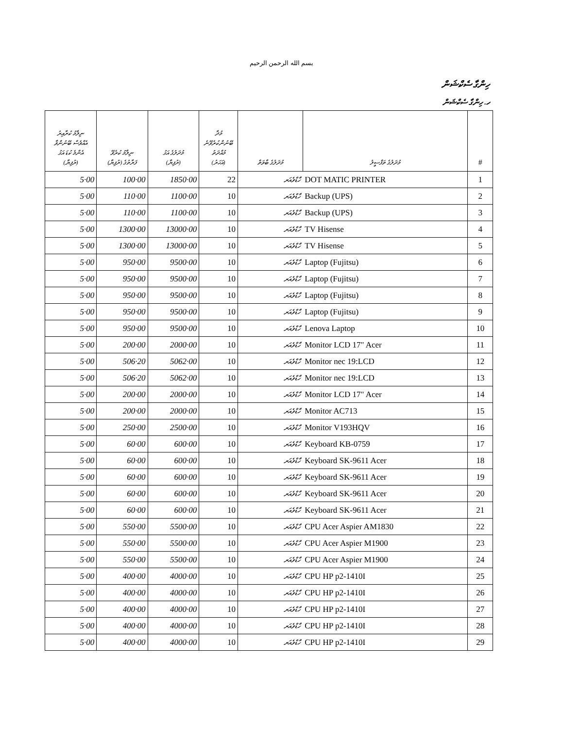بسم الله الرحمن الرحيم
ހިންގާ ސެކްޝަން
ހ. ހިންގާ ސެކްޝަން
| ނިލާމު ކުރާއިރު އެއްވެސް ބޭނުންވާ އެންމެ ކުޑަ އަގު (ރުފިޔާ) | ނިލާމު ކުރެވޭ ފަރާތުގެ (ރުފިޔާ) | މުދަލުގެ އަގު (ރުފިޔާ) | މުދާ ބޭނުންކުރެވޭނެ މުއްދަތު (އަހަރު) | މުދަލުގެ ބާވަތް | މުދަލުގެ ތަފްސީލު | # |
| --- | --- | --- | --- | --- | --- | --- |
| 5·00 | 100·00 | 1850·00 | 22 | ހާޑްވެއަރ | DOT MATIC PRINTER | 1 |
| 5·00 | 110·00 | 1100·00 | 10 | ހާޑްވެއަރ | Backup (UPS) | 2 |
| 5·00 | 110·00 | 1100·00 | 10 | ހާޑްވެއަރ | Backup (UPS) | 3 |
| 5·00 | 1300·00 | 13000·00 | 10 | ހާޑްވެއަރ | TV Hisense | 4 |
| 5·00 | 1300·00 | 13000·00 | 10 | ހާޑްވެއަރ | TV Hisense | 5 |
| 5·00 | 950·00 | 9500·00 | 10 | ހާޑްވެއަރ | Laptop (Fujitsu) | 6 |
| 5·00 | 950·00 | 9500·00 | 10 | ހާޑްވެއަރ | Laptop (Fujitsu) | 7 |
| 5·00 | 950·00 | 9500·00 | 10 | ހާޑްވެއަރ | Laptop (Fujitsu) | 8 |
| 5·00 | 950·00 | 9500·00 | 10 | ހާޑްވެއަރ | Laptop (Fujitsu) | 9 |
| 5·00 | 950·00 | 9500·00 | 10 | ހާޑްވެއަރ | Lenova Laptop | 10 |
| 5·00 | 200·00 | 2000·00 | 10 | ހާޑްވެއަރ | Monitor LCD 17" Acer | 11 |
| 5·00 | 506·20 | 5062·00 | 10 | ހާޑްވެއަރ | Monitor nec 19:LCD | 12 |
| 5·00 | 506·20 | 5062·00 | 10 | ހާޑްވެއަރ | Monitor nec 19:LCD | 13 |
| 5·00 | 200·00 | 2000·00 | 10 | ހާޑްވެއަރ | Monitor LCD 17" Acer | 14 |
| 5·00 | 200·00 | 2000·00 | 10 | ހާޑްވެއަރ | Monitor AC713 | 15 |
| 5·00 | 250·00 | 2500·00 | 10 | ހާޑްވެއަރ | Monitor V193HQV | 16 |
| 5·00 | 60·00 | 600·00 | 10 | ހާޑްވެއަރ | Keyboard KB-0759 | 17 |
| 5·00 | 60·00 | 600·00 | 10 | ހާޑްވެއަރ | Keyboard SK-9611 Acer | 18 |
| 5·00 | 60·00 | 600·00 | 10 | ހާޑްވެއަރ | Keyboard SK-9611 Acer | 19 |
| 5·00 | 60·00 | 600·00 | 10 | ހާޑްވެއަރ | Keyboard SK-9611 Acer | 20 |
| 5·00 | 60·00 | 600·00 | 10 | ހާޑްވެއަރ | Keyboard SK-9611 Acer | 21 |
| 5·00 | 550·00 | 5500·00 | 10 | ހާޑްވެއަރ | CPU Acer Aspier AM1830 | 22 |
| 5·00 | 550·00 | 5500·00 | 10 | ހާޑްވެއަރ | CPU Acer Aspier M1900 | 23 |
| 5·00 | 550·00 | 5500·00 | 10 | ހާޑްވެއަރ | CPU Acer Aspier M1900 | 24 |
| 5·00 | 400·00 | 4000·00 | 10 | ހާޑްވެއަރ | CPU HP p2-1410I | 25 |
| 5·00 | 400·00 | 4000·00 | 10 | ހާޑްވެއަރ | CPU HP p2-1410I | 26 |
| 5·00 | 400·00 | 4000·00 | 10 | ހާޑްވެއަރ | CPU HP p2-1410I | 27 |
| 5·00 | 400·00 | 4000·00 | 10 | ހާޑްވެއަރ | CPU HP p2-1410I | 28 |
| 5·00 | 400·00 | 4000·00 | 10 | ހާޑްވެއަރ | CPU HP p2-1410I | 29 |